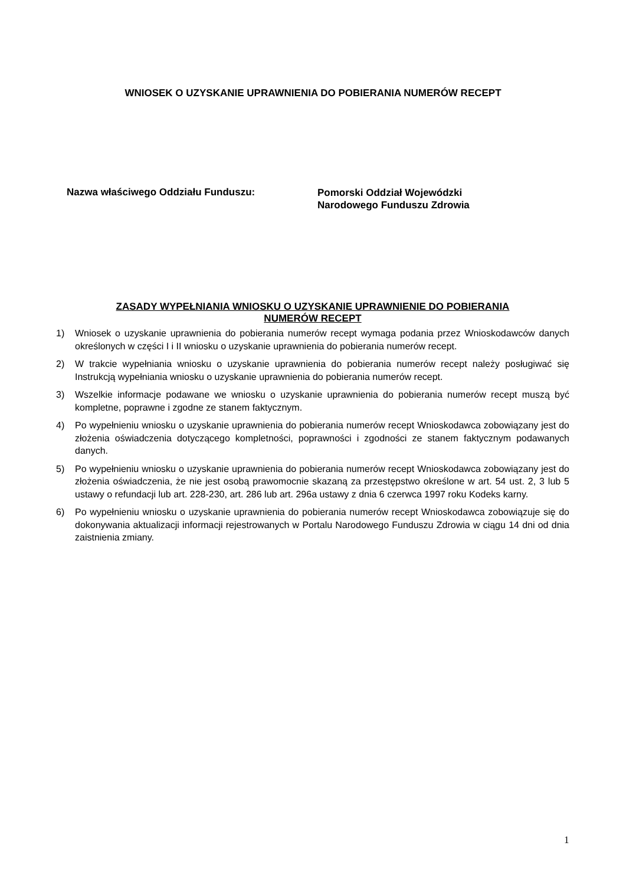WNIOSEK O UZYSKANIE UPRAWNIENIA DO POBIERANIA NUMERÓW RECEPT
Nazwa właściwego Oddziału Funduszu:
Pomorski Oddział Wojewódzki
Narodowego Funduszu Zdrowia
ZASADY WYPEŁNIANIA WNIOSKU O UZYSKANIE UPRAWNIENIE DO POBIERANIA
NUMERÓW RECEPT
1) Wniosek o uzyskanie uprawnienia do pobierania numerów recept wymaga podania przez Wnioskodawców danych określonych w części I i II wniosku o uzyskanie uprawnienia do pobierania numerów recept.
2) W trakcie wypełniania wniosku o uzyskanie uprawnienia do pobierania numerów recept należy posługiwać się Instrukcją wypełniania wniosku o uzyskanie uprawnienia do pobierania numerów recept.
3) Wszelkie informacje podawane we wniosku o uzyskanie uprawnienia do pobierania numerów recept muszą być kompletne, poprawne i zgodne ze stanem faktycznym.
4) Po wypełnieniu wniosku o uzyskanie uprawnienia do pobierania numerów recept Wnioskodawca zobowiązany jest do złożenia oświadczenia dotyczącego kompletności, poprawności i zgodności ze stanem faktycznym podawanych danych.
5) Po wypełnieniu wniosku o uzyskanie uprawnienia do pobierania numerów recept Wnioskodawca zobowiązany jest do złożenia oświadczenia, że nie jest osobą prawomocnie skazaną za przestępstwo określone w art. 54 ust. 2, 3 lub 5 ustawy o refundacji lub art. 228-230, art. 286 lub art. 296a ustawy z dnia 6 czerwca 1997 roku Kodeks karny.
6) Po wypełnieniu wniosku o uzyskanie uprawnienia do pobierania numerów recept Wnioskodawca zobowiązuje się do dokonywania aktualizacji informacji rejestrowanych w Portalu Narodowego Funduszu Zdrowia w ciągu 14 dni od dnia zaistnienia zmiany.
1